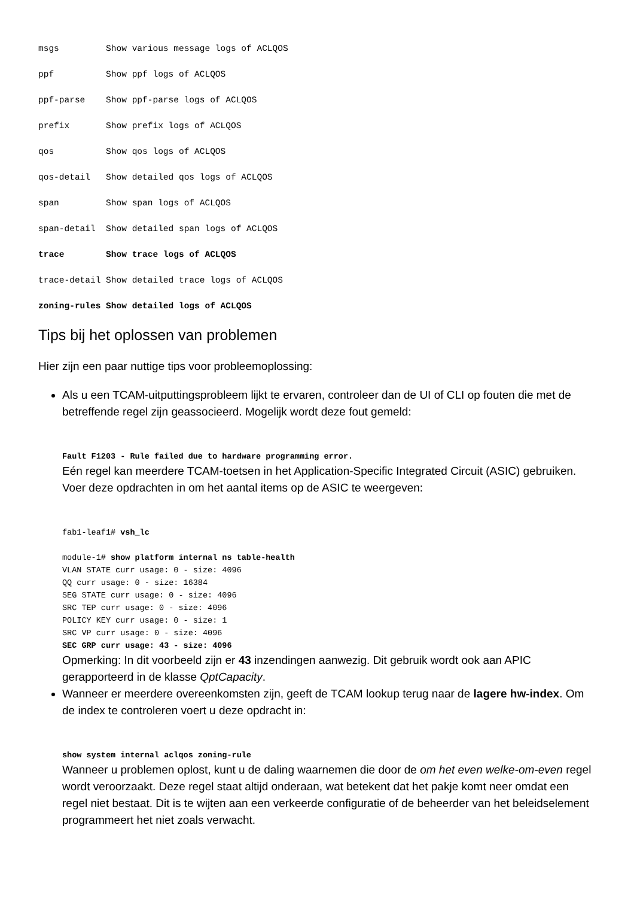msgs         Show various message logs of ACLQOS
ppf          Show ppf logs of ACLQOS
ppf-parse    Show ppf-parse logs of ACLQOS
prefix       Show prefix logs of ACLQOS
qos          Show qos logs of ACLQOS
qos-detail   Show detailed qos logs of ACLQOS
span         Show span logs of ACLQOS
span-detail  Show detailed span logs of ACLQOS
trace        Show trace logs of ACLQOS
trace-detail Show detailed trace logs of ACLQOS
zoning-rules Show detailed logs of ACLQOS
Tips bij het oplossen van problemen
Hier zijn een paar nuttige tips voor probleemoplossing:
Als u een TCAM-uitputtingsprobleem lijkt te ervaren, controleer dan de UI of CLI op fouten die met de betreffende regel zijn geassocieerd. Mogelijk wordt deze fout gemeld:
Fault F1203 - Rule failed due to hardware programming error.
Eén regel kan meerdere TCAM-toetsen in het Application-Specific Integrated Circuit (ASIC) gebruiken. Voer deze opdrachten in om het aantal items op de ASIC te weergeven:
fab1-leaf1# vsh_lc

module-1# show platform internal ns table-health
VLAN STATE curr usage: 0 - size: 4096
QQ curr usage: 0 - size: 16384
SEG STATE curr usage: 0 - size: 4096
SRC TEP curr usage: 0 - size: 4096
POLICY KEY curr usage: 0 - size: 1
SRC VP curr usage: 0 - size: 4096
SEC GRP curr usage: 43 - size: 4096
Opmerking: In dit voorbeeld zijn er 43 inzendingen aanwezig. Dit gebruik wordt ook aan APIC gerapporteerd in de klasse QptCapacity.
Wanneer er meerdere overeenkomsten zijn, geeft de TCAM lookup terug naar de lagere hw-index. Om de index te controleren voert u deze opdracht in:
show system internal aclqos zoning-rule
Wanneer u problemen oplost, kunt u de daling waarnemen die door de om het even welke-om-even regel wordt veroorzaakt. Deze regel staat altijd onderaan, wat betekent dat het pakje komt neer omdat een regel niet bestaat. Dit is te wijten aan een verkeerde configuratie of de beheerder van het beleidselement programmeert het niet zoals verwacht.